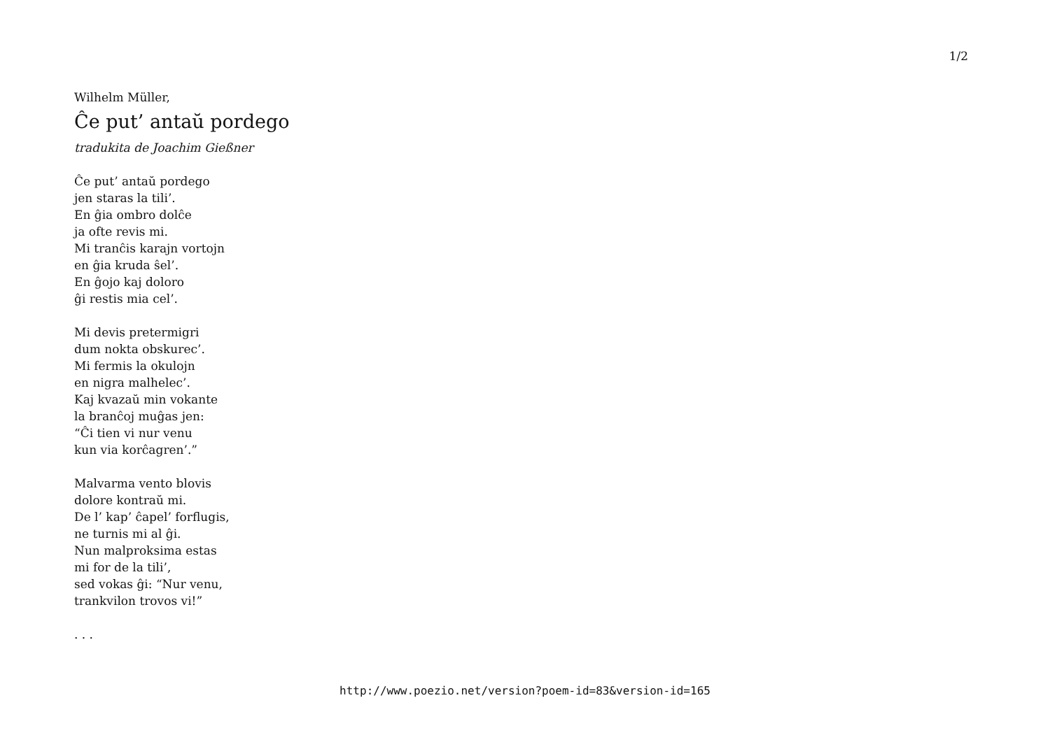1/2
Wilhelm Müller,
Ĉe put’ antaŭ pordego
tradukita de Joachim Gießner
Ĉe put’ antaŭ pordego
jen staras la tili’.
En ĝia ombro dolĉe
ja ofte revis mi.
Mi tranĉis karajn vortojn
en ĝia kruda ŝel’.
En ĝojo kaj doloro
ĝi restis mia cel’.
Mi devis pretermigri
dum nokta obskurec’.
Mi fermis la okulojn
en nigra malhelec’.
Kaj kvazaŭ min vokante
la branĉoj muĝas jen:
“Ĉi tien vi nur venu
kun via korĉagren’.”
Malvarma vento blovis
dolore kontraŭ mi.
De l’ kap’ ĉapel’ forflugis,
ne turnis mi al ĝi.
Nun malproksima estas
mi for de la tili’,
sed vokas ĝi: “Nur venu,
trankvilon trovos vi!”
. . .
http://www.poezio.net/version?poem-id=83&version-id=165